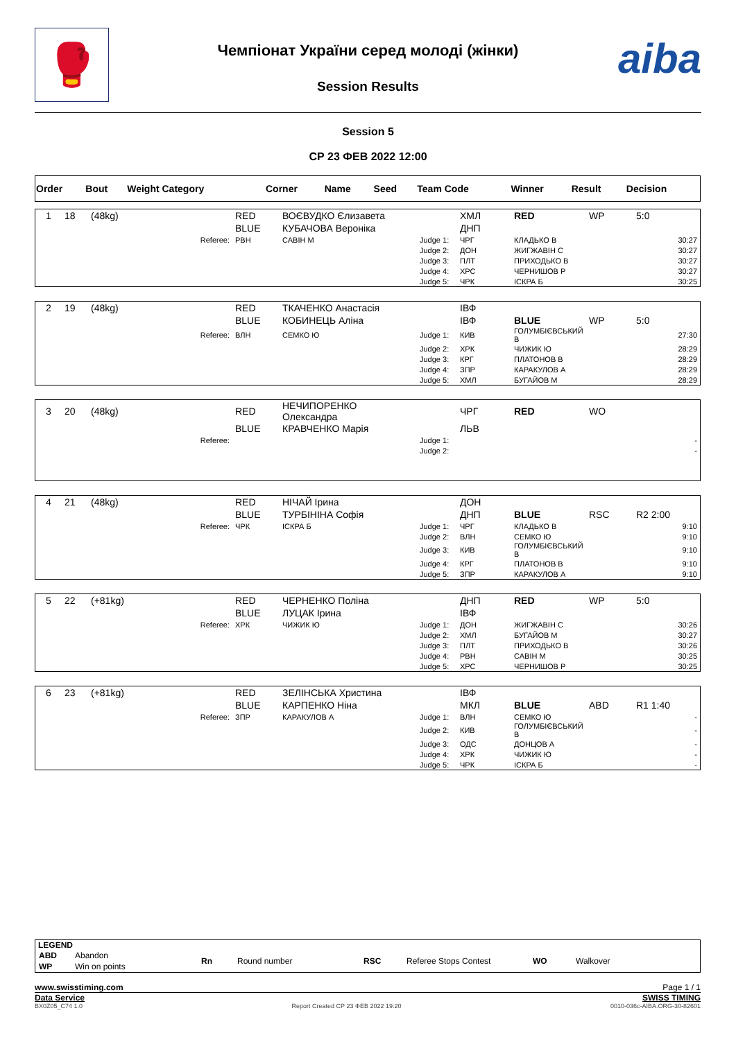🥊
Чемпіонат України серед молоді (жінки)
Session Results
aiba
Session 5
СР 23 ФЕВ 2022 12:00
| Order | Bout | Weight Category | Corner | Name | Seed | Team Code | Winner | Result | Decision |
| 1 | 18 | (48kg) | RED | ВОЄВУДКО Єлизавета | | ХМЛ | RED | WP | 5:0 |
| | | | BLUE | КУБАЧОВА Вероніка | | ДНП | | | |
| | | Referee: | РВН | САВІН М | Judge 1: | ЧРГ | КЛАДЬКО В | | 30:27 |
| | | | | | Judge 2: | ДОН | ЖИГЖАВІН С | | 30:27 |
| | | | | | Judge 3: | ПЛТ | ПРИХОДЬКО В | | 30:27 |
| | | | | | Judge 4: | ХРС | ЧЕРНИШОВ Р | | 30:27 |
| | | | | | Judge 5: | ЧРК | ІСКРА Б | | 30:25 |
| 2 | 19 | (48kg) | RED | ТКАЧЕНКО Анастасія | | ІВФ | | | |
| | | | BLUE | КОБИНЕЦЬ Аліна | | ІВФ | BLUE | WP | 5:0 |
| | | Referee: | ВЛН | СЕМКО Ю | Judge 1: | КИВ | ГОЛУМБІЄВСЬКИЙ В | | 27:30 |
| | | | | | Judge 2: | ХРК | ЧИЖИК Ю | | 28:29 |
| | | | | | Judge 3: | КРГ | ПЛАТОНОВ В | | 28:29 |
| | | | | | Judge 4: | ЗПР | КАРАКУЛОВ А | | 28:29 |
| | | | | | Judge 5: | ХМЛ | БУГАЙОВ М | | 28:29 |
| 3 | 20 | (48kg) | RED | НЕЧИПОРЕНКО Олександра | | ЧРГ | RED | WO | |
| | | | BLUE | КРАВЧЕНКО Марія | | ЛЬВ | | | |
| | | Referee: | | | Judge 1: | | | | - |
| | | | | | Judge 2: | | | | - |
| 4 | 21 | (48kg) | RED | НІЧАЙ Ірина | | ДОН | | | |
| | | | BLUE | ТУРБІНІНА Софія | | ДНП | BLUE | RSC | R2 2:00 |
| | | Referee: | ЧРК | ІСКРА Б | Judge 1: | ЧРГ | КЛАДЬКО В | | 9:10 |
| | | | | | Judge 2: | ВЛН | СЕМКО Ю | | 9:10 |
| | | | | | Judge 3: | КИВ | ГОЛУМБІЄВСЬКИЙ В | | 9:10 |
| | | | | | Judge 4: | КРГ | ПЛАТОНОВ В | | 9:10 |
| | | | | | Judge 5: | ЗПР | КАРАКУЛОВ А | | 9:10 |
| 5 | 22 | (+81kg) | RED | ЧЕРНЕНКО Поліна | | ДНП | RED | WP | 5:0 |
| | | | BLUE | ЛУЦАК Ірина | | ІВФ | | | |
| | | Referee: | ХРК | ЧИЖИК Ю | Judge 1: | ДОН | ЖИГЖАВІН С | | 30:26 |
| | | | | | Judge 2: | ХМЛ | БУГАЙОВ М | | 30:27 |
| | | | | | Judge 3: | ПЛТ | ПРИХОДЬКО В | | 30:26 |
| | | | | | Judge 4: | РВН | САВІН М | | 30:25 |
| | | | | | Judge 5: | ХРС | ЧЕРНИШОВ Р | | 30:25 |
| 6 | 23 | (+81kg) | RED | ЗЕЛІНСЬКА Христина | | ІВФ | | | |
| | | | BLUE | КАРПЕНКО Ніна | | МКЛ | BLUE | ABD | R1 1:40 |
| | | Referee: | ЗПР | КАРАКУЛОВ А | Judge 1: | ВЛН | СЕМКО Ю | | - |
| | | | | | Judge 2: | КИВ | ГОЛУМБІЄВСЬКИЙ В | | - |
| | | | | | Judge 3: | ОДС | ДОНЦОВ А | | - |
| | | | | | Judge 4: | ХРК | ЧИЖИК Ю | | - |
| | | | | | Judge 5: | ЧРК | ІСКРА Б | | - |
LEGEND
| ABD | Abandon | Rn | Round number | RSC | Referee Stops Contest | WO | Walkover |
| WP | Win on points | | | | | | |
www.swisstiming.com Page 1 / 1
Data Service SWISS TIMING
BX0Z05_C74 1.0 Report Created СР 23 ФЕВ 2022 19:20 0010-036c-AIBA.ORG-30-82601